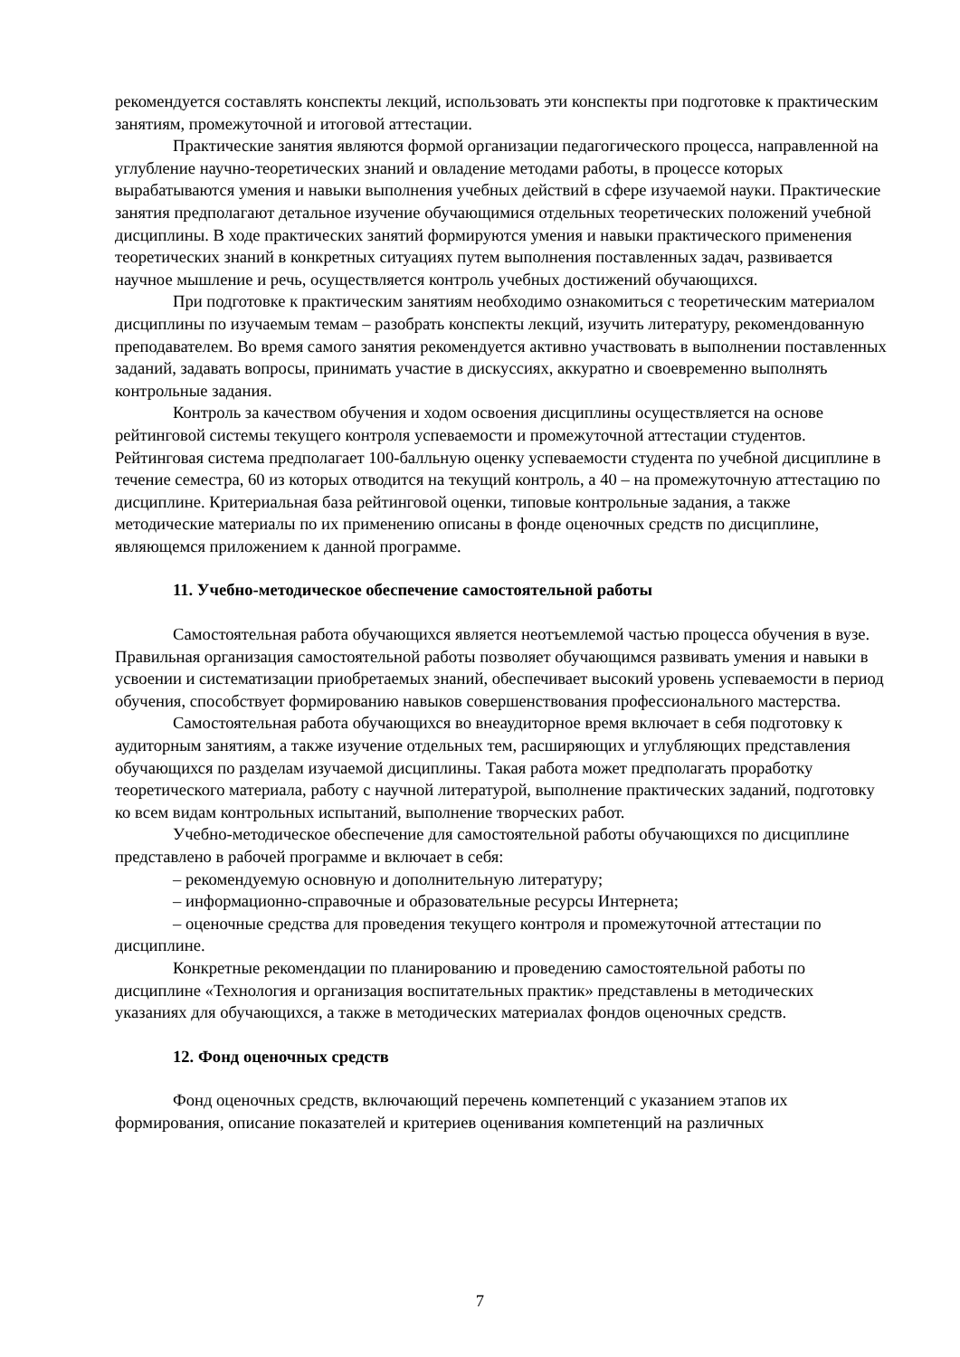рекомендуется составлять конспекты лекций, использовать эти конспекты при подготовке к практическим занятиям, промежуточной и итоговой аттестации.
Практические занятия являются формой организации педагогического процесса, направленной на углубление научно-теоретических знаний и овладение методами работы, в процессе которых вырабатываются умения и навыки выполнения учебных действий в сфере изучаемой науки. Практические занятия предполагают детальное изучение обучающимися отдельных теоретических положений учебной дисциплины. В ходе практических занятий формируются умения и навыки практического применения теоретических знаний в конкретных ситуациях путем выполнения поставленных задач, развивается научное мышление и речь, осуществляется контроль учебных достижений обучающихся.
При подготовке к практическим занятиям необходимо ознакомиться с теоретическим материалом дисциплины по изучаемым темам – разобрать конспекты лекций, изучить литературу, рекомендованную преподавателем. Во время самого занятия рекомендуется активно участвовать в выполнении поставленных заданий, задавать вопросы, принимать участие в дискуссиях, аккуратно и своевременно выполнять контрольные задания.
Контроль за качеством обучения и ходом освоения дисциплины осуществляется на основе рейтинговой системы текущего контроля успеваемости и промежуточной аттестации студентов. Рейтинговая система предполагает 100-балльную оценку успеваемости студента по учебной дисциплине в течение семестра, 60 из которых отводится на текущий контроль, а 40 – на промежуточную аттестацию по дисциплине. Критериальная база рейтинговой оценки, типовые контрольные задания, а также методические материалы по их применению описаны в фонде оценочных средств по дисциплине, являющемся приложением к данной программе.
11. Учебно-методическое обеспечение самостоятельной работы
Самостоятельная работа обучающихся является неотъемлемой частью процесса обучения в вузе. Правильная организация самостоятельной работы позволяет обучающимся развивать умения и навыки в усвоении и систематизации приобретаемых знаний, обеспечивает высокий уровень успеваемости в период обучения, способствует формированию навыков совершенствования профессионального мастерства.
Самостоятельная работа обучающихся во внеаудиторное время включает в себя подготовку к аудиторным занятиям, а также изучение отдельных тем, расширяющих и углубляющих представления обучающихся по разделам изучаемой дисциплины. Такая работа может предполагать проработку теоретического материала, работу с научной литературой, выполнение практических заданий, подготовку ко всем видам контрольных испытаний, выполнение творческих работ.
Учебно-методическое обеспечение для самостоятельной работы обучающихся по дисциплине представлено в рабочей программе и включает в себя:
– рекомендуемую основную и дополнительную литературу;
– информационно-справочные и образовательные ресурсы Интернета;
– оценочные средства для проведения текущего контроля и промежуточной аттестации по дисциплине.
Конкретные рекомендации по планированию и проведению самостоятельной работы по дисциплине «Технология и организация воспитательных практик» представлены в методических указаниях для обучающихся, а также в методических материалах фондов оценочных средств.
12. Фонд оценочных средств
Фонд оценочных средств, включающий перечень компетенций с указанием этапов их формирования, описание показателей и критериев оценивания компетенций на различных
7